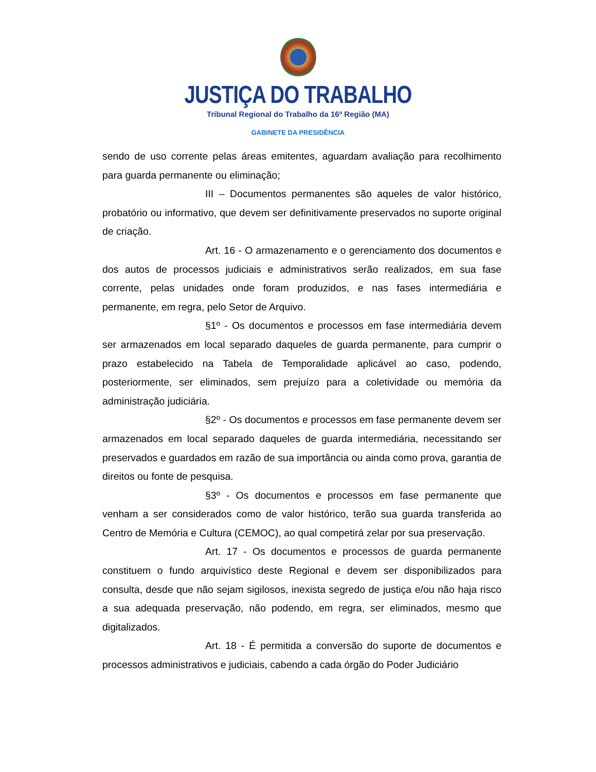JUSTIÇA DO TRABALHO
Tribunal Regional do Trabalho da 16ª Região (MA)
GABINETE DA PRESIDÊNCIA
sendo de uso corrente pelas áreas emitentes, aguardam avaliação para recolhimento para guarda permanente ou eliminação;
III – Documentos permanentes são aqueles de valor histórico, probatório ou informativo, que devem ser definitivamente preservados no suporte original de criação.
Art. 16 - O armazenamento e o gerenciamento dos documentos e dos autos de processos judiciais e administrativos serão realizados, em sua fase corrente, pelas unidades onde foram produzidos, e nas fases intermediária e permanente, em regra, pelo Setor de Arquivo.
§1º - Os documentos e processos em fase intermediária devem ser armazenados em local separado daqueles de guarda permanente, para cumprir o prazo estabelecido na Tabela de Temporalidade aplicável ao caso, podendo, posteriormente, ser eliminados, sem prejuízo para a coletividade ou memória da administração judiciária.
§2º - Os documentos e processos em fase permanente devem ser armazenados em local separado daqueles de guarda intermediária, necessitando ser preservados e guardados em razão de sua importância ou ainda como prova, garantia de direitos ou fonte de pesquisa.
§3º - Os documentos e processos em fase permanente que venham a ser considerados como de valor histórico, terão sua guarda transferida ao Centro de Memória e Cultura (CEMOC), ao qual competirá zelar por sua preservação.
Art. 17 - Os documentos e processos de guarda permanente constituem o fundo arquivístico deste Regional e devem ser disponibilizados para consulta, desde que não sejam sigilosos, inexista segredo de justiça e/ou não haja risco a sua adequada preservação, não podendo, em regra, ser eliminados, mesmo que digitalizados.
Art. 18 - É permitida a conversão do suporte de documentos e processos administrativos e judiciais, cabendo a cada órgão do Poder Judiciário